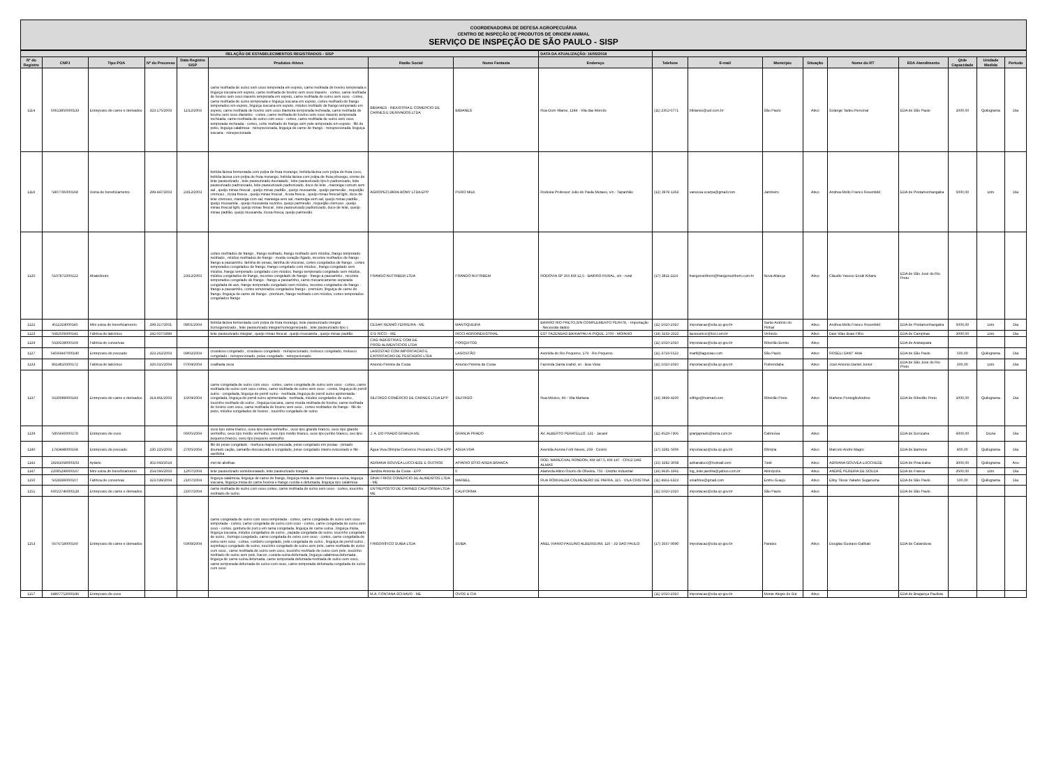COORDENADORIA DE DEFESA AGROPECUÁRIA
CENTRO DE INSPEÇÃO DE PRODUTOS DE ORIGEM ANIMAL
SERVIÇO DE INSPEÇÃO DE SÃO PAULO - SISP
| RELAÇÃO DE ESTABELECIMENTOS REGISTRADOS - SISP | | | | | | | | DATA DA ATUALIZAÇÃO: 16/05/2018 | | | | | | | | | |
| --- | --- | --- | --- | --- | --- | --- | --- | --- | --- | --- | --- | --- | --- | --- | --- | --- | --- |
| Nº do Registro | CNPJ | Tipo POA | Nº do Processo | Data Registro SISP | Produtos Ativos | Razão Social | Nome Fantasia | Endereço | Telefone | E-mail | Município | Situação | Nome do RT | EDA Atendimento | Qtde Capacidade | Unidade Medida | Período |
| 1114 | 50613850000133 | Entreposto de carne e derivados | 323.175/2003 | 11/12/2003 | carne resfriada de suíno sem osso temperada em espeto, carne resfriada de bovino temperada e linguiça toscana em espeto, carne resfriada de bovino sem osso traseiro - cortes, carne resfriada de bovino sem osso traseiro temperada em espeto, carne resfriada de suíno sem osso - cortes, carne resfriada de suíno temperada e linguiça toscana em espeto, cortes resfriado de frango temperados em espeto, linguiça toscana em espeto, miúdos resfriado de frango temperado em espeto, carne resfriada de bovino sem osso dianteira temperada recheada, carne resfriada de bovino sem osso dianteiro - cortes, carne resfriada de bovino sem osso traseiro temperada recheada, carne resfriada de suíno com osso - cortes, carne resfriada de suíno sem osso temperada recheada - cortes, corte resfriado de frango sem pele temperado em espeto - filé de peito, linguiça calabresa - reinspecionada, linguiça de carne de frango - reinspecionada, linguiça toscana - reinspecionada | BIBIANES - INDUSTRIA E COMERCIO DE CARNES E DERIVADOS LTDA | BIBIANES | Rua Dom Vilares, 1144 - Vila das Mercês | (11) 2352-0771 | bibianes@uol.com.br | São Paulo | Ativo | Solange Tadeu Rencinai | EDA de São Paulo | 1000,00 | Quilograma | Dia |
| 1118 | 5807795000168 | Usina de beneficiamento | 299.447/2003 | 23/12/2003 | bebida láctea fermentada com polpa de fruta morango, bebida láctea com polpa de fruta coco, bebida láctea com polpa de fruta morango, bebida láctea com polpa de fruta pêssego, creme de leite pasteurizado , leite pasteurizado desnatado , leite pasteurizado tipo b padronizado, leite pasteurizado padronizado, leite pasteurizado padronizado, doce de leite , manteiga comum sem sal , queijo minas frescal , queijo minas padrão , queijo mussarela , queijo parmesão , requeijão cremoso , ricota fresca , queijo minas frescal , ricota fresca , queijo minas frescal light, doce de leite cremoso, manteiga com sal, manteiga sem sal, manteiga sem sal, queijo minas padrão , queijo mussarela , queijo mussarela nozinho, queijo parmesão , requeijão cremoso , queijo minas frescal light, queijo minas frescal , leite pasteurizado padronizado, doce de leite, queijo minas padrão, queijo mussarela, ricota fresca, queijo parmesão | AGROPECUÁRIA BOMY LTDA EPP | PURO MILK | Rodovia Professor Julio de Paula Moraes, s/n - Tapanhão | (12) 3978-1363 | vanessa.scarpa@gmail.com | Jambeiro | Ativo | Andrea Mello Franco Rosenfeld | EDA de Pindamonhangaba | 5000,00 | Litro | Dia |
| 1120 | 5107871000122 | Abatedouro | | 23/12/2003 | cortes resfriados de frango , frango resfriado, frango resfriado sem miúdos, frango temperado resfriado , miúdos resfriados de frango - moela coração fígado, recortes resfriados de frango - frango a passarinho, farinha de penas, farinha de vísceras, cortes congelados de frango , cortes temperados congelados de frango, frango congelado com miúdos , frango congelado sem miúdos, frango temperado congelado com miúdos, frango temperado congelado sem miúdos, miúdos congelados de frango, recortes congelado de frango - frango a passarinho , recortes temperados congelado de frango - frango a passarinho, carne mecanicamente separada congelada de ave, frango temperado congelado sem miúdos, recortes congelados de frango - frango a passarinho, cortes temperados congelados frango - premium, linguiça de carne de frango, linguiça de carne de frango - premium, frango resfriado com miúdos, cortes temperados congelados frango | FRANGO NUTRIBEM LTDA | FRANGO NUTRIBEM | RODOVIA SP 355 KM 12,5 - BAIRRO RURAL, s/n - rural | (17) 3811-1116 | frangonutribem@frangonutribem.com.br | Nova Aliança | Ativo | Cláudio Yassuo Enoki Kihara | EDA de São José do Rio Preto | | | |
| 1122 | 4511324000145 | Mini usina de beneficiamento | 299.317/2001 | 08/01/2004 | bebida láctea fermentada com polpa de fruta morango, leite pasteurizado integral homogeneizado , leite pasteurizado integral homogeneizado , leite pasteurizado tipo c | CESAR RENNÓ FERREIRA - ME | MANTIQUEIRA | BAIRRO RIO PRETO,S/N COMPLEMENTO PERI/78, - Importação - Necessita dados | (11) 1010-1010 | importacao@cda.sp.gov.br | Santo Antônio do Pinhal | Ativo | Andrea Mello Franco Rosenfeld | EDA de Pindamonhangaba | 5000,00 | Litro | Dia |
| 1123 | 5682506000141 | Fábrica de laticínios | 242.007/1999 | | leite pasteurizado integral , queijo minas frescal , queijo mussarela , queijo minas padrão | S G RICCI - ME | RICCI AGROINDUSTRIAL | EST FAZENDAS BAHIA/PAU-A-PIQUE, 2700 - MOINHO | (19) 3233-2322 | lacteosricci@bol.com.br | Vinhedo | Ativo | Davi Vilas Boas Filho | EDA de Campinas | 2000,00 | Litro | Dia |
| 1124 | 5630239000169 | Fábrica de conservas | | | | CAG-INDÚSTRIA E COM.DE PROD.ALIMENTICIOS LTDA | PORQUITOS | | (11) 1010-1010 | importacao@cda.sp.gov.br | Ribeirão Bonito | Ativo | | EDA de Araraquara | | | |
| 1127 | 54593447000140 | Entreposto de pescado | 323.262/2003 | 09/02/2004 | crustáceo congelado , crustáceo congelado - reinspecionado, molusco congelado, molusco congelado - reinspecionado, peixe congelado - reinspecionado | LAGOSTAO COM IMPORTACAO E EXPORTACAO DE PESCADOS LTDA | LAGOSTÃO | Avenida do Rio Pequeno, 179 - Rio Pequeno | (11) 3719-5522 | marli@lagostao.com | São Paulo | Ativo | ROSELI SANT' ANA | EDA de São Paulo | 500,00 | Quilograma | Dia |
| 1133 | 8614815000172 | Fábrica de laticínios | 320.015/2004 | 07/04/2004 | coalhada seca | Antonio Pereira da Costa | Antonio Pereira da Costa | Fazenda Santa Izabel, sn - Boa Vista | (11) 1010-1010 | importacao@cda.sp.gov.br | Potirendaba | Ativo | José Antonio Daniel Junior | EDA de São José do Rio Preto | 300,00 | Litro | Dia |
| 1137 | 5630089000193 | Entreposto de carne e derivados | 314.461/2003 | 15/04/2004 | carne congelada de suíno com osso - cortes, carne congelada de suíno sem osso - cortes, carne resfriada de suíno com osso cortes, carne resfriada de suíno sem osso - cortes, linguiça de pernil suíno - congelada, linguiça de pernil suíno - resfriada, linguiça de pernil suíno apimentada - congelada, linguiça de pernil suíno apimentada - resfriada, miúdos congelados de suíno , toucinho resfriado de suíno , linguiça toscana, carne moída resfriada de bovino, carne resfriada de bovino com osso, carne resfriada de bovino sem osso , cortes resfriados de frango - filé de peito, miúdos congelados de bovino , toucinho congelado de suíno | SILFRIGO COMÉRCIO DE CARNES LTDA EPP | SILFRIGO | Rua México, 96 - Vila Mariana | (16) 3969-4200 | silfrigo@hotmail.com | Ribeirão Preto | Ativo | Marlene PontoglioAndreo | EDA de Ribeirão Preto | 1000,00 | Quilograma | Dia |
| 1139 | 5855660000178 | Entreposto de ovos | | 06/05/2004 | ovos tipo extra branco, ovos tipo extra vermelho , ovos tipo grande branco, ovos tipo grande vermelho, ovos tipo médio vermelho, ovos tipo médio branco, ovos tipo jumbo branco, ovo tipo pequeno branco, ovos tipo pequeno vermelho | J. A. DO PRADO GRANJA ME | GRANJA PRADO | AV. ALBERTO PERATELLO, 131 - Jacaré | (11) 4529-7306 | granjaprado@terra.com.br | Cabreúva | Ativo | | EDA de Sorocaba | 6000,00 | Dúzia | Dia |
| 1140 | 1743448000168 | Entreposto de pescado | 230.215/2003 | 27/05/2004 | filé de peixe congelado - merluza mapara pescada, peixe congelado em postas - pintado dourado cação, camarão descascado e congelado, peixe congelado inteiro eviscerado e filé - sardinha | Água Viva Olimpia Comercio Pescados LTDA EPP | AGUA VIVA | Avenida Aurora Forti Neves, 259 - Centro | (17) 3281-5006 | importacao@cda.sp.gov.br | Olímpia | Ativo | Marcelo Andre Magro | EDA de Barretos | 400,00 | Quilograma | Dia |
| 1142 | 19291068000103 | Apiário | 302.043/2014 | | mel de abelhas | ADRIANA GOUVEA LUCCHESE E OUTROS | APIÁRIO SÍTIO AREIA BRANCA | ROD. MARECHAL RONDON, KM 147,5, KM 147 - CRUZ DAS ALMAS | (15) 3282-3058 | adrianalucc@hotmail.com | Tietê | Ativo | ADRIANA GOUVEA LUCCHESE | EDA de Piracicaba | 3000,00 | Quilograma | Ano |
| 1147 | 22085299000167 | Mini usina de beneficiamento | 254.066/2003 | 12/07/2004 | leite pasteurizado semidesnatado, leite pasteurizado integral | Jandira Antonia da Costa - EPP | 0 | Alameda Altino Osorio de Oliveira, 750 - Distrito Industrial | (16) 9635-1961 | log_leite.jandira@yahoo.com.br | Altinópolis | Ativo | ANDRÉ PEREIRA DE SOUZA | EDA de Franca | 3500,00 | Litro | Dia |
| 1150 | 5028396000107 | Fábrica de conservas | 323.039/2004 | 21/07/2004 | linguiça calabresa, linguiça de carne de frango, linguiça mista de carne bovina e suína, linguiça toscana, linguiça mista de carne bovina e frango cozida e defumada, linguiça tipo calabresa | SINAI FRIOS COMERCIO DE ALIMENTOS LTDA - ME | MARBEL | RUA ROMUALDA COLMENERO DE PARRA, 115 - VILA CRISTINA | (11) 4661-6323 | sinaifrios@gmail.com | Embu-Guaçu | Ativo | Eliny Titose Yakabe Suganuma | EDA de São Paulo | 500,00 | Quilograma | Dia |
| 1151 | 60022746000128 | Entreposto de carne e derivados | | 21/07/2004 | carne resfriada de suíno com osso cortes, carne resfriada de suíno sem osso - cortes, toucinho resfriado de suíno | ENTREPOSTO DE CARNES CALIFORNIA LTDA-ME | CALIFORMA | | (11) 1010-1010 | importacao@cda.sp.gov.br | São Paulo | Ativo | | EDA de São Paulo | | | |
| 1153 | 5676719000160 | Entreposto de carne e derivados | | 03/08/2004 | carne congelada de suíno com osso temperada - cortes, carne congelada de suíno sem osso temperada - cortes, carne congelada de suíno com osso - cortes, carne congelada de suíno sem osso - cortes, gordura de porco em rama congelada, linguiça de carne suína , linguiça mista, linguiça toscana, miúdos congelados de suíno , papada congelada de suíno, toucinho congelado de suíno , borrego congelado, carne congelada de ovino com osso - cortes, carne congelada de ovino sem osso - cortes, cordeiro congelado, pele congelada de suíno , linguiça de pernil suíno , espinhaço congelado de suíno, toucinho congelado de suíno sem pele, carne resfriada de suíno com osso , carne resfriada de suíno sem osso, toucinho resfriado de suíno com pele, toucinho resfriado de suíno sem pele, bacon, costela suína defumada, linguiça calabresa defumada , linguiça de carne suína defumada, carne temperada defumada resfriada de suíno sem osso, carne temperada defumada de suíno com osso, carne temperada defumada congelada de suíno com osso | FRIGORÍFICO SUIBA LTDA | SUIBA | ANEL VIARIO PAULINO ALBERGUINI, 110 - JD SAO PAULO | (17) 3567-9090 | importacao@cda.sp.gov.br | Paraíso | Ativo | Douglas Gustavo Galbiati | EDA de Catanduva | | | |
| 1157 | 64807753000196 | Entreposto de ovos | | | | M.A. FONTANA SCHIAVO - ME | OVOS & CIA | | (11) 1010-1010 | importacao@cda.sp.gov.br | Monte Alegre do Sul | Ativo | | EDA de Bragança Paulista | | | |